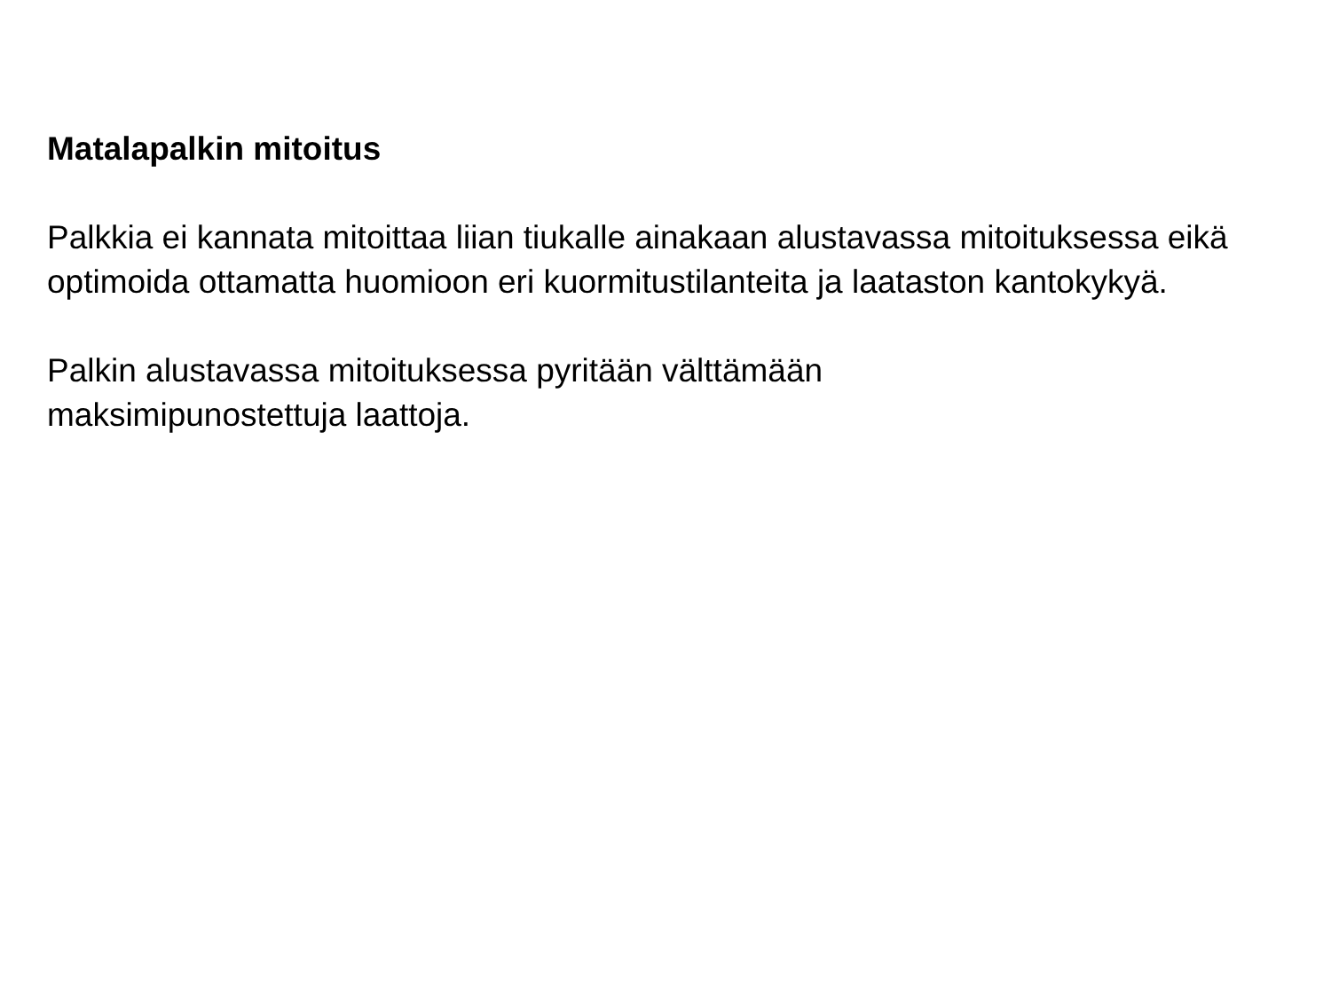Matalapalkin mitoitus
Palkkia ei kannata mitoittaa liian tiukalle ainakaan alustavassa mitoituksessa eikä optimoida ottamatta huomioon eri kuormitustilanteita ja laataston kantokykyä.
Palkin alustavassa mitoituksessa pyritään välttämään
maksimipunostettuja laattoja.